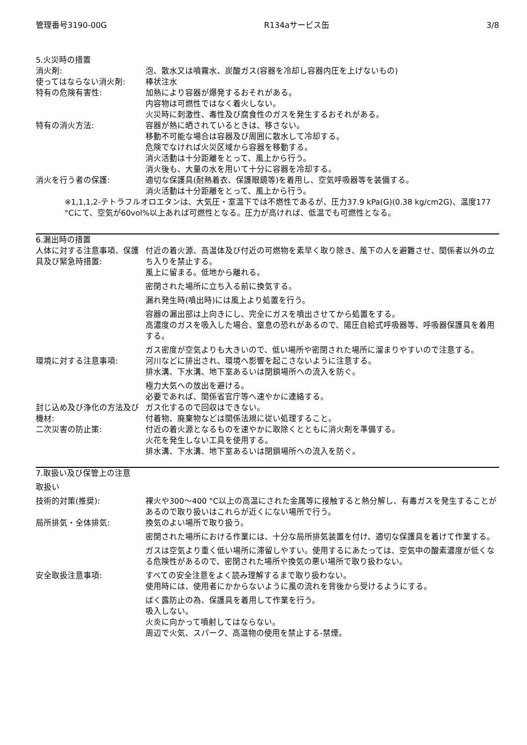管理番号3190-00G R134aサービス缶 3/8
5.火災時の措置
消火剤: 泡、散水又は噴霧水、炭酸ガス(容器を冷却し容器内圧を上げないもの)
使ってはならない消火剤: 棒状注水
特有の危険有害性: 加熱により容器が爆発するおそれがある。
内容物は可燃性ではなく着火しない。
火災時に刺激性、毒性及び腐食性のガスを発生するおそれがある。
特有の消火方法: 容器が熱に晒されているときは、移さない。
移動不可能な場合は容器及び周囲に散水して冷却する。
危険でなければ火災区域から容器を移動する。
消火活動は十分距離をとって、風上から行う。
消火後も、大量の水を用いて十分に容器を冷却する。
消火を行う者の保護: 適切な保護具(耐熱着衣、保護眼鏡等)を着用し、空気呼吸器等を装備する。
消火活動は十分距離をとって、風上から行う。
※1,1,1,2-テトラフルオロエタンは、大気圧・室温下では不燃性であるが、圧力37.9 kPa(G)(0.38 kg/cm2G)、温度177 °Cにて、空気が60vol%以上あれば可燃性となる。圧力が高ければ、低温でも可燃性となる。
6.漏出時の措置
人体に対する注意事項、保護具及び緊急時措置:
付近の着火源、高温体及び付近の可燃物を素早く取り除き、風下の人を避難させ、関係者以外の立ち入りを禁止する。
風上に留まる。低地から離れる。
密閉された場所に立ち入る前に換気する。
漏れ発生時(噴出時)には風上より処置を行う。
容器の漏出部は上向きにし、完全にガスを噴出させてから処置をする。
高濃度のガスを吸入した場合、窒息の恐れがあるので、陽圧自給式呼吸器等、呼吸器保護具を着用する。
ガス密度が空気よりも大きいので、低い場所や密閉された場所に溜まりやすいので注意する。
環境に対する注意事項: 河川などに排出され、環境へ影響を起こさないように注意する。
排水溝、下水溝、地下室あるいは閉鎖場所への流入を防ぐ。
極力大気への放出を避ける。
必要であれば、関係省官庁等へ速やかに連絡する。
封じ込め及び浄化の方法及び機材:
ガス化するので回収はできない。
付着物、廃棄物などは関係法規に従い処理すること。
二次災害の防止策: 付近の着火源となるものを速やかに取除くとともに消火剤を準備する。
火花を発生しない工具を使用する。
排水溝、下水溝、地下室あるいは閉鎖場所への流入を防ぐ。
7.取扱い及び保管上の注意
取扱い
技術的対策(推奨): 裸火や300～400 °C以上の高温にされた金属等に接触すると熱分解し、有毒ガスを発生することがあるので取り扱いはこれらが近くにない場所で行う。
局所排気・全体排気: 換気のよい場所で取り扱う。
密閉された場所における作業には、十分な局所排気装置を付け、適切な保護具を着けて作業する。
ガスは空気より重く低い場所に滞留しやすい。使用するにあたっては、空気中の酸素濃度が低くなる危険性があるので、密閉された場所や換気の悪い場所で取り扱わない。
安全取扱注意事項: すべての安全注意をよく読み理解するまで取り扱わない。
使用時には、使用者にかからないように風の流れを背後から受けるようにする。
ばく露防止の為、保護具を着用して作業を行う。
吸入しない。
火炎に向かって噴射してはならない。
周辺で火気、スパーク、高温物の使用を禁止する-禁煙。